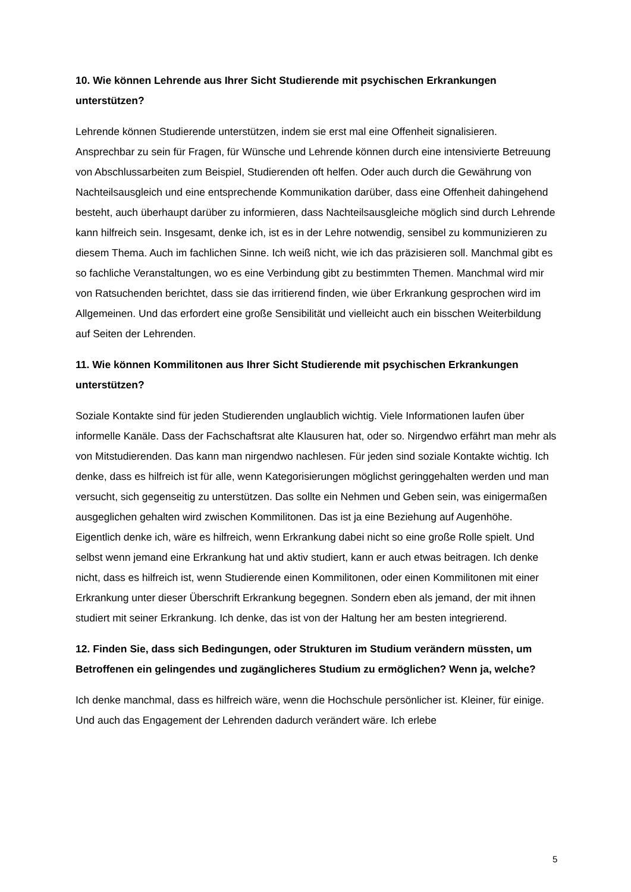10. Wie können Lehrende aus Ihrer Sicht Studierende mit psychischen Erkrankungen unterstützen?
Lehrende können Studierende unterstützen, indem sie erst mal eine Offenheit signalisieren. Ansprechbar zu sein für Fragen, für Wünsche und Lehrende können durch eine intensivierte Betreuung von Abschlussarbeiten zum Beispiel, Studierenden oft helfen. Oder auch durch die Gewährung von Nachteilsausgleich und eine entsprechende Kommunikation darüber, dass eine Offenheit dahingehend besteht, auch überhaupt darüber zu informieren, dass Nachteilsausgleiche möglich sind durch Lehrende kann hilfreich sein. Insgesamt, denke ich, ist es in der Lehre notwendig, sensibel zu kommunizieren zu diesem Thema. Auch im fachlichen Sinne. Ich weiß nicht, wie ich das präzisieren soll. Manchmal gibt es so fachliche Veranstaltungen, wo es eine Verbindung gibt zu bestimmten Themen. Manchmal wird mir von Ratsuchenden berichtet, dass sie das irritierend finden, wie über Erkrankung gesprochen wird im Allgemeinen. Und das erfordert eine große Sensibilität und vielleicht auch ein bisschen Weiterbildung auf Seiten der Lehrenden.
11. Wie können Kommilitonen aus Ihrer Sicht Studierende mit psychischen Erkrankungen unterstützen?
Soziale Kontakte sind für jeden Studierenden unglaublich wichtig. Viele Informationen laufen über informelle Kanäle. Dass der Fachschaftsrat alte Klausuren hat, oder so. Nirgendwo erfährt man mehr als von Mitstudierenden. Das kann man nirgendwo nachlesen. Für jeden sind soziale Kontakte wichtig. Ich denke, dass es hilfreich ist für alle, wenn Kategorisierungen möglichst geringgehalten werden und man versucht, sich gegenseitig zu unterstützen. Das sollte ein Nehmen und Geben sein, was einigermaßen ausgeglichen gehalten wird zwischen Kommilitonen. Das ist ja eine Beziehung auf Augenhöhe. Eigentlich denke ich, wäre es hilfreich, wenn Erkrankung dabei nicht so eine große Rolle spielt. Und selbst wenn jemand eine Erkrankung hat und aktiv studiert, kann er auch etwas beitragen. Ich denke nicht, dass es hilfreich ist, wenn Studierende einen Kommilitonen, oder einen Kommilitonen mit einer Erkrankung unter dieser Überschrift Erkrankung begegnen. Sondern eben als jemand, der mit ihnen studiert mit seiner Erkrankung. Ich denke, das ist von der Haltung her am besten integrierend.
12. Finden Sie, dass sich Bedingungen, oder Strukturen im Studium verändern müssten, um Betroffenen ein gelingendes und zugänglicheres Studium zu ermöglichen? Wenn ja, welche?
Ich denke manchmal, dass es hilfreich wäre, wenn die Hochschule persönlicher ist. Kleiner, für einige. Und auch das Engagement der Lehrenden dadurch verändert wäre. Ich erlebe
5